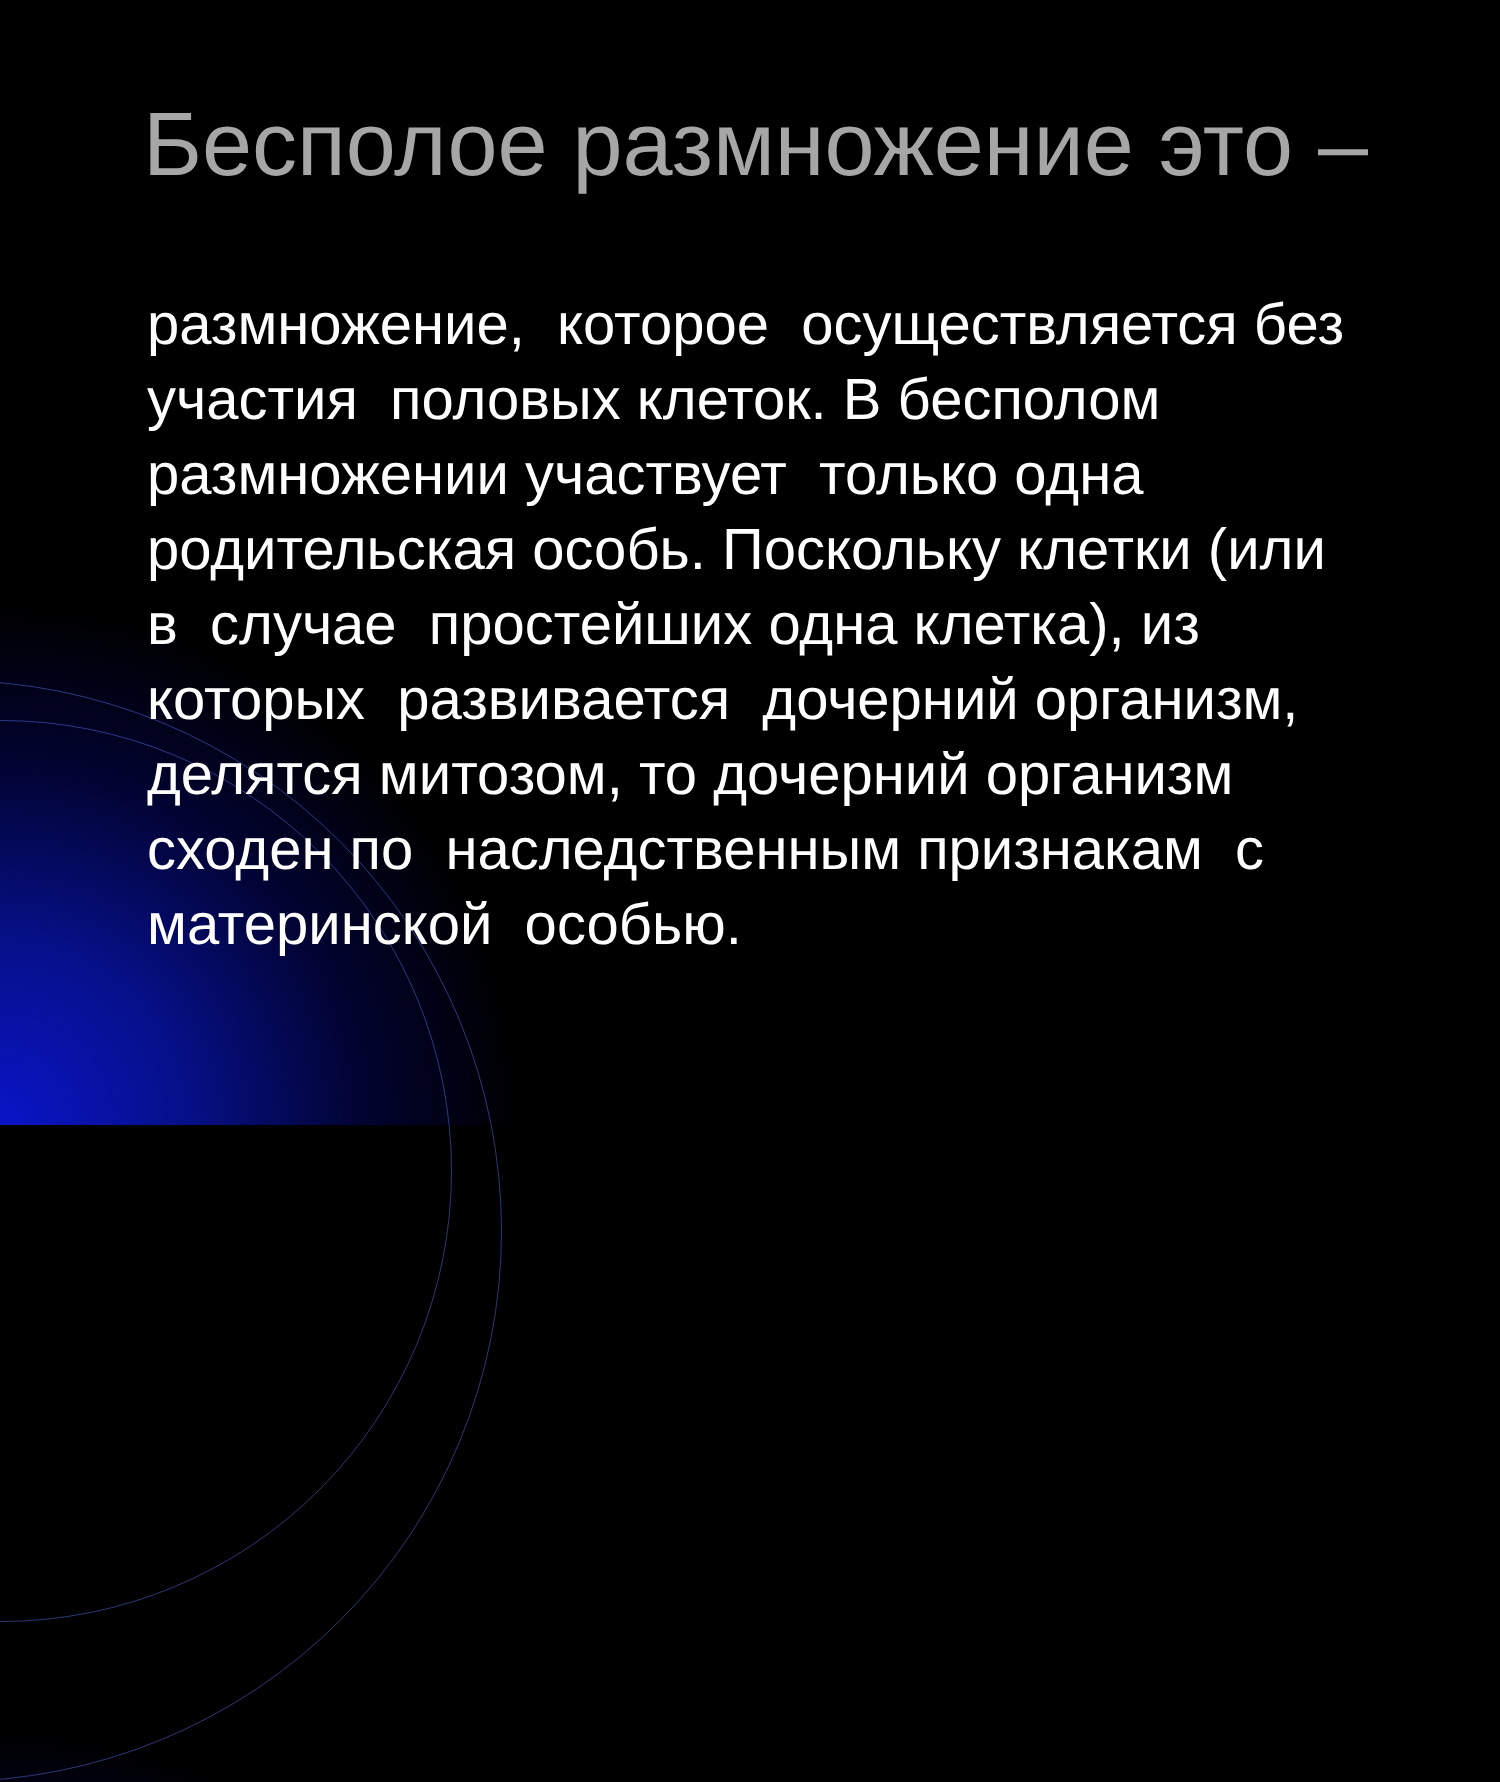Бесполое размножение это –
размножение, которое осуществляется без участия половых клеток. В бесполом размножении участвует только одна родительская особь. Поскольку клетки (или в случае простейших одна клетка), из которых развивается дочерний организм, делятся митозом, то дочерний организм сходен по наследственным признакам с материнской особью.